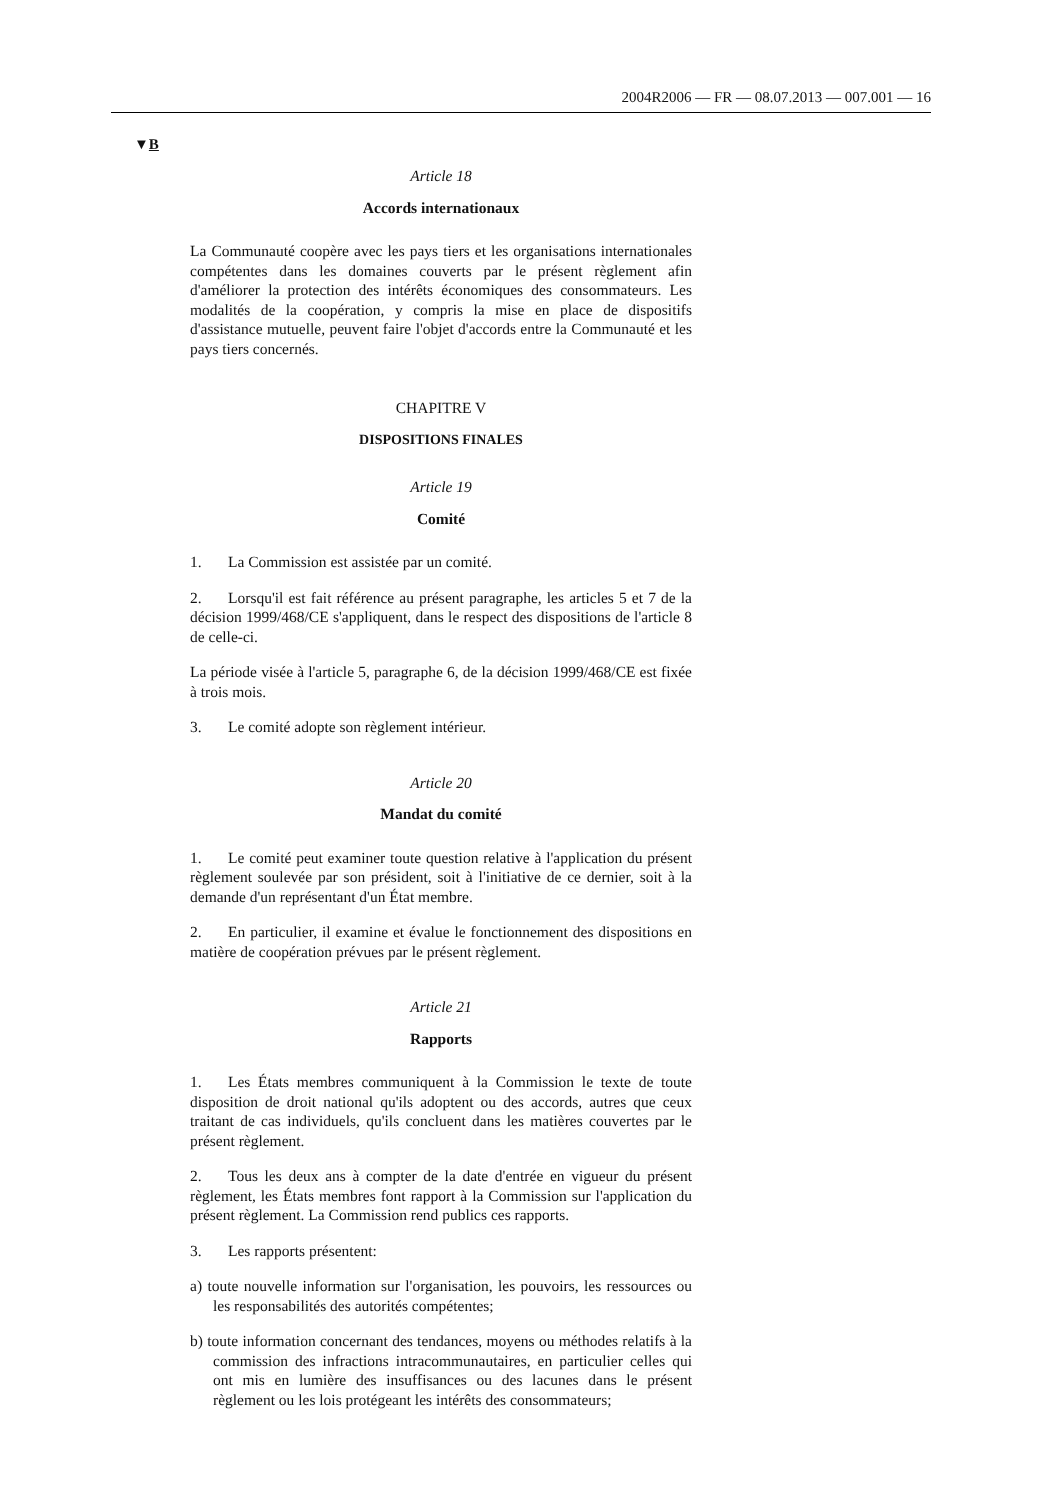2004R2006 — FR — 08.07.2013 — 007.001 — 16
▼B
Article 18
Accords internationaux
La Communauté coopère avec les pays tiers et les organisations internationales compétentes dans les domaines couverts par le présent règlement afin d'améliorer la protection des intérêts économiques des consommateurs. Les modalités de la coopération, y compris la mise en place de dispositifs d'assistance mutuelle, peuvent faire l'objet d'accords entre la Communauté et les pays tiers concernés.
CHAPITRE V
DISPOSITIONS FINALES
Article 19
Comité
1. La Commission est assistée par un comité.
2. Lorsqu'il est fait référence au présent paragraphe, les articles 5 et 7 de la décision 1999/468/CE s'appliquent, dans le respect des dispositions de l'article 8 de celle-ci.
La période visée à l'article 5, paragraphe 6, de la décision 1999/468/CE est fixée à trois mois.
3. Le comité adopte son règlement intérieur.
Article 20
Mandat du comité
1. Le comité peut examiner toute question relative à l'application du présent règlement soulevée par son président, soit à l'initiative de ce dernier, soit à la demande d'un représentant d'un État membre.
2. En particulier, il examine et évalue le fonctionnement des dispositions en matière de coopération prévues par le présent règlement.
Article 21
Rapports
1. Les États membres communiquent à la Commission le texte de toute disposition de droit national qu'ils adoptent ou des accords, autres que ceux traitant de cas individuels, qu'ils concluent dans les matières couvertes par le présent règlement.
2. Tous les deux ans à compter de la date d'entrée en vigueur du présent règlement, les États membres font rapport à la Commission sur l'application du présent règlement. La Commission rend publics ces rapports.
3. Les rapports présentent:
a) toute nouvelle information sur l'organisation, les pouvoirs, les ressources ou les responsabilités des autorités compétentes;
b) toute information concernant des tendances, moyens ou méthodes relatifs à la commission des infractions intracommunautaires, en particulier celles qui ont mis en lumière des insuffisances ou des lacunes dans le présent règlement ou les lois protégeant les intérêts des consommateurs;